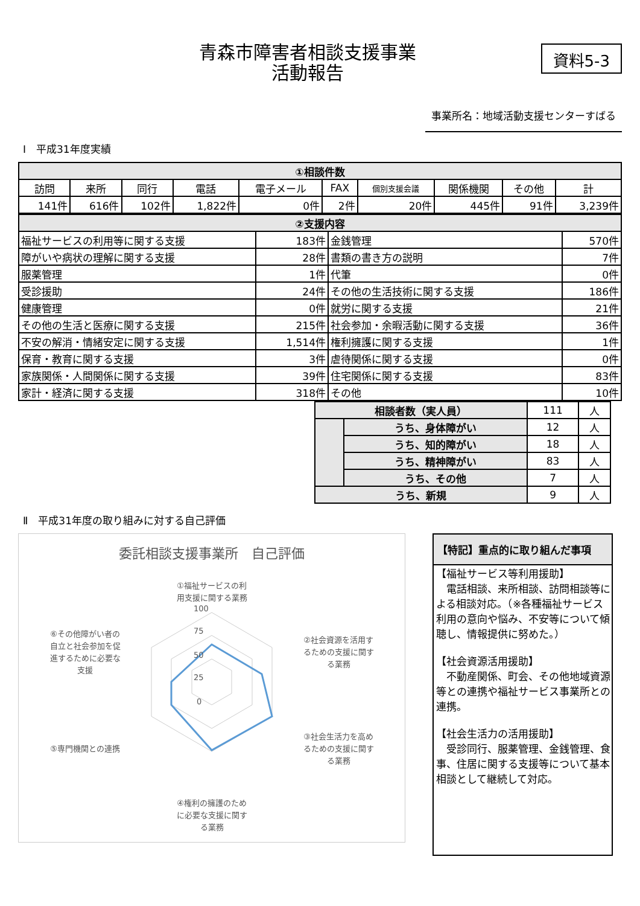青森市障害者相談支援事業
活動報告
資料5-3
事業所名：地域活動支援センターすばる
Ⅰ　平成31年度実績
| ①相談件数 | | | | | | | | | |
| --- | --- | --- | --- | --- | --- | --- | --- | --- | --- |
| 訪問 | 来所 | 同行 | 電話 | 電子メール | FAX | 個別支援会議 | 関係機関 | その他 | 計 |
| 141件 | 616件 | 102件 | 1,822件 | 0件 | 2件 | 20件 | 445件 | 91件 | 3,239件 |
| ②支援内容 | | | |
| --- | --- | --- | --- |
| 福祉サービスの利用等に関する支援 | 183件 | 金銭管理 | 570件 |
| 障がいや病状の理解に関する支援 | 28件 | 書類の書き方の説明 | 7件 |
| 服薬管理 | 1件 | 代筆 | 0件 |
| 受診援助 | 24件 | その他の生活技術に関する支援 | 186件 |
| 健康管理 | 0件 | 就労に関する支援 | 21件 |
| その他の生活と医療に関する支援 | 215件 | 社会参加・余暇活動に関する支援 | 36件 |
| 不安の解消・情緒安定に関する支援 | 1,514件 | 権利擁護に関する支援 | 1件 |
| 保育・教育に関する支援 | 3件 | 虐待関係に関する支援 | 0件 |
| 家族関係・人間関係に関する支援 | 39件 | 住宅関係に関する支援 | 83件 |
| 家計・経済に関する支援 | 318件 | その他 | 10件 |
| 相談者数（実人員） | | 111 | 人 |
| | うち、身体障がい | 12 | 人 |
| | うち、知的障がい | 18 | 人 |
| | うち、精神障がい | 83 | 人 |
| | うち、その他 | 7 | 人 |
| うち、新規 | | 9 | 人 |
Ⅱ　平成31年度の取り組みに対する自己評価
委託相談支援事業所　自己評価
100
75
50
25
0
①福祉サービスの利
用支援に関する業務
②社会資源を活用す
るための支援に関す
る業務
③社会生活力を高め
るための支援に関す
る業務
④権利の擁護のため
に必要な支援に関す
る業務
⑤専門機関との連携
⑥その他障がい者の
自立と社会参加を促
進するために必要な
支援
【特記】重点的に取り組んだ事項
【福祉サービス等利用援助】
　電話相談、来所相談、訪問相談等による相談対応。（※各種福祉サービス利用の意向や悩み、不安等について傾聴し、情報提供に努めた。）
【社会資源活用援助】
　不動産関係、町会、その他地域資源等との連携や福祉サービス事業所との連携。
【社会生活力の活用援助】
　受診同行、服薬管理、金銭管理、食事、住居に関する支援等について基本相談として継続して対応。